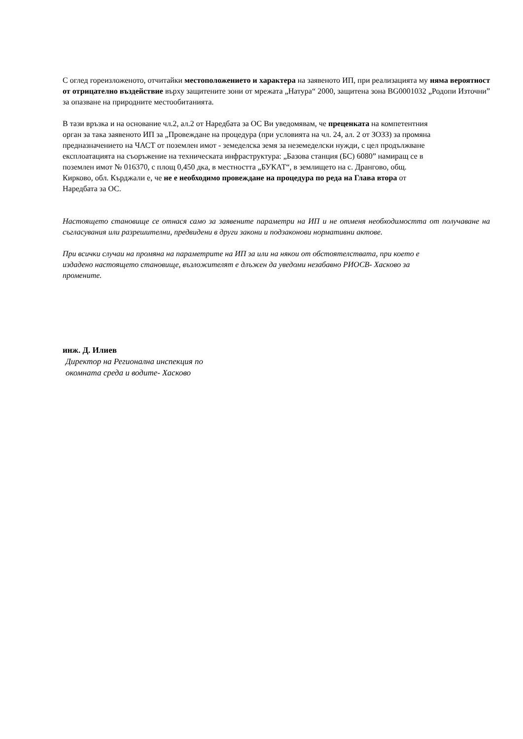С оглед гореизложеното, отчитайки местоположението и характера на заявеното ИП, при реализацията му няма вероятност от отрицателно въздействие върху защитените зони от мрежата „Натура“ 2000, защитена зона BG0001032 „Родопи Източни” за опазване на природните местообитанията.
В тази връзка и на основание чл.2, ал.2 от Наредбата за ОС Ви уведомявам, че преценката на компетентния орган за така заявеното ИП за „Провеждане на процедура (при условията на чл. 24, ал. 2 от ЗОЗЗ) за промяна предназначението на ЧАСТ от поземлен имот - земеделска земя за неземеделски нужди, с цел продължване експлоатацията на съоръжение на техническата инфраструктура: „Базова станция (БС) 6080” намиращ се в поземлен имот № 016370, с площ 0,450 дка, в местността „БУКАТ“, в землището на с. Дрангово, общ. Кирково, обл. Кърджали е, че не е необходимо провеждане на процедура по реда на Глава втора от Наредбата за ОС.
Настоящето становище се отнася само за заявените параметри на ИП и не отменя необходимостта от получаване на съгласувания или разрешителни, предвидени в други закони и подзаконови нормативни актове.
При всички случаи на промяна на параметрите на ИП за или на някои от обстоятелствата, при което е издадено настоящето становище, възложителят е длъжен да уведоми незабавно РИОСВ- Хасково за промените.
инж. Д. Илиев
Директор на Регионална инспекция по
окомната среда и водите- Хасково